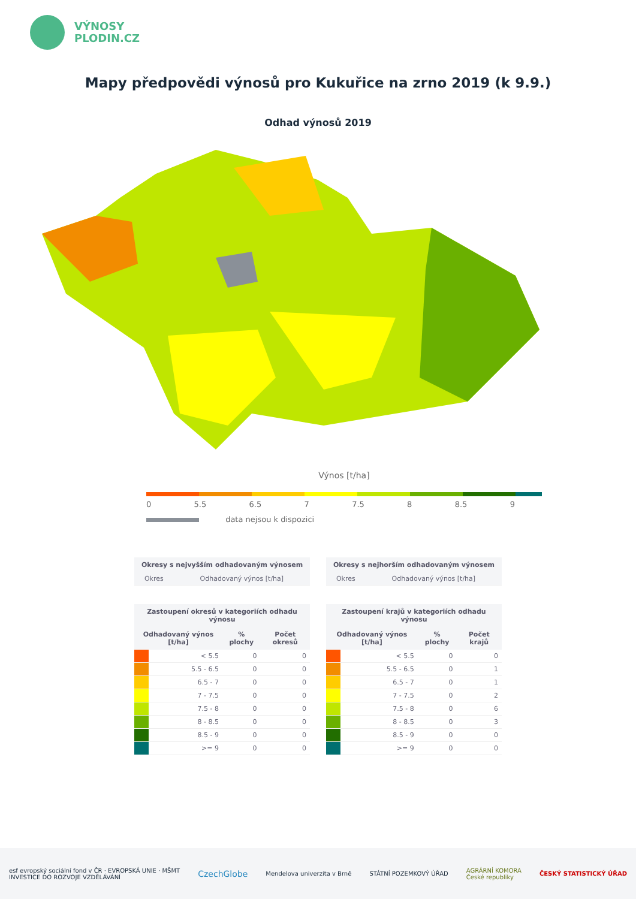VÝNOSY
PLODIN.CZ
Mapy předpovědi výnosů pro Kukuřice na zrno 2019 (k 9.9.)
Odhad výnosů 2019
Výnos [t/ha]
0 5.5 6.5 7 7.5 8 8.5 9
data nejsou k dispozici
| Okresy s nejvyšším odhadovaným výnosem | |
| --- | --- |
| Okres | Odhadovaný výnos [t/ha] |
| Okresy s nejhorším odhadovaným výnosem | |
| --- | --- |
| Okres | Odhadovaný výnos [t/ha] |
| Zastoupení okresů v kategoriích odhadu výnosu | | | |
| --- | --- | --- | --- |
| Odhadovaný výnos [t/ha] | | % plochy | Počet okresů |
| | < 5.5 | 0 | 0 |
| | 5.5 - 6.5 | 0 | 0 |
| | 6.5 - 7 | 0 | 0 |
| | 7 - 7.5 | 0 | 0 |
| | 7.5 - 8 | 0 | 0 |
| | 8 - 8.5 | 0 | 0 |
| | 8.5 - 9 | 0 | 0 |
| | >= 9 | 0 | 0 |
| Zastoupení krajů v kategoriích odhadu výnosu | | | |
| --- | --- | --- | --- |
| Odhadovaný výnos [t/ha] | | % plochy | Počet krajů |
| | < 5.5 | 0 | 0 |
| | 5.5 - 6.5 | 0 | 1 |
| | 6.5 - 7 | 0 | 1 |
| | 7 - 7.5 | 0 | 2 |
| | 7.5 - 8 | 0 | 6 |
| | 8 - 8.5 | 0 | 3 |
| | 8.5 - 9 | 0 | 0 |
| | >= 9 | 0 | 0 |
esf evropský sociální fond v ČR · EVROPSKÁ UNIE · MŠMT
INVESTICE DO ROZVOJE VZDĚLÁVÁNÍ CzechGlobe Mendelova univerzita v Brně STÁTNÍ POZEMKOVÝ ÚŘAD AGRÁRNÍ KOMORA
České republiky ČESKÝ STATISTICKÝ ÚŘAD